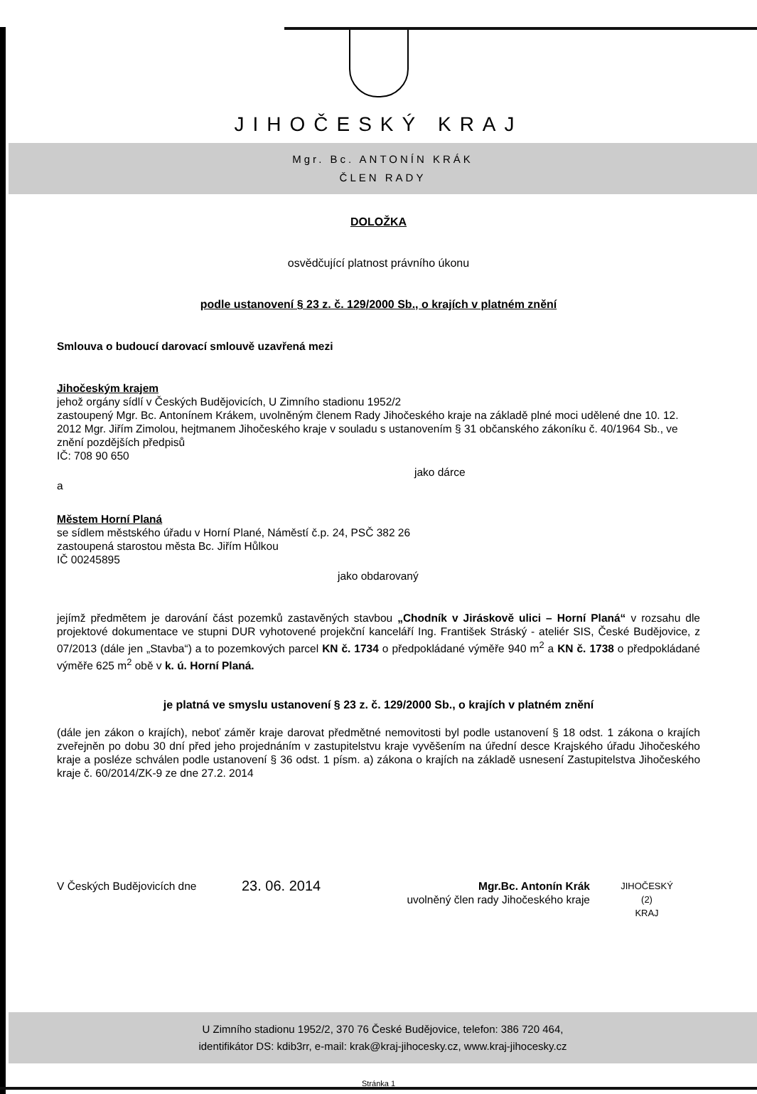JIHOČESKÝ KRAJ
Mgr. Bc. ANTONÍN KRÁK
ČLEN RADY
DOLOŽKA
osvědčující platnost právního úkonu
podle ustanovení § 23 z. č. 129/2000 Sb., o krajích v platném znění
Smlouva o budoucí darovací smlouvě uzavřená mezi
Jihočeským krajem
jehož orgány sídlí v Českých Budějovicích, U Zimního stadionu 1952/2
zastoupený Mgr. Bc. Antonínem Krákem, uvolněným členem Rady Jihočeského kraje na základě plné moci udělené dne 10. 12. 2012 Mgr. Jiřím Zimolou, hejtmanem Jihočeského kraje v souladu s ustanovením § 31 občanského zákoníku č. 40/1964 Sb., ve znění pozdějších předpisů
IČ: 708 90 650
jako dárce
a
Městem Horní Planá
se sídlem městského úřadu v Horní Plané, Náměstí č.p. 24, PSČ 382 26
zastoupená starostou města Bc. Jiřím Hůlkou
IČ 00245895
jako obdarovaný
jejímž předmětem je darování část pozemků zastavěných stavbou „Chodník v Jiráskově ulici – Horní Planá“ v rozsahu dle projektové dokumentace ve stupni DUR vyhotovené projekční kanceláří Ing. František Stráský - ateliér SIS, České Budějovice, z 07/2013 (dále jen „Stavba“) a to pozemkových parcel KN č. 1734 o předpokládané výměře 940 m<sup>2</sup> a KN č. 1738 o předpokládané výměře 625 m<sup>2</sup> obě v k. ú. Horní Planá.
je platná ve smyslu ustanovení § 23 z. č. 129/2000 Sb., o krajích v platném znění
(dále jen zákon o krajích), neboť záměr kraje darovat předmětné nemovitosti byl podle ustanovení § 18 odst. 1 zákona o krajích zveřejněn po dobu 30 dní před jeho projednáním v zastupitelstvu kraje vyvěšením na úřední desce Krajského úřadu Jihočeského kraje a posléze schválen podle ustanovení § 36 odst. 1 písm. a) zákona o krajích na základě usnesení Zastupitelstva Jihočeského kraje č. 60/2014/ZK-9 ze dne 27.2. 2014
V Českých Budějovicích dne
23. 06. 2014
Mgr.Bc. Antonín Krák
uvolněný člen rady Jihočeského kraje
JIHOČESKÝ
(2)
KRAJ
U Zimního stadionu 1952/2, 370 76 České Budějovice, telefon: 386 720 464,
identifikátor DS: kdib3rr, e-mail: krak@kraj-jihocesky.cz, www.kraj-jihocesky.cz
Stránka 1